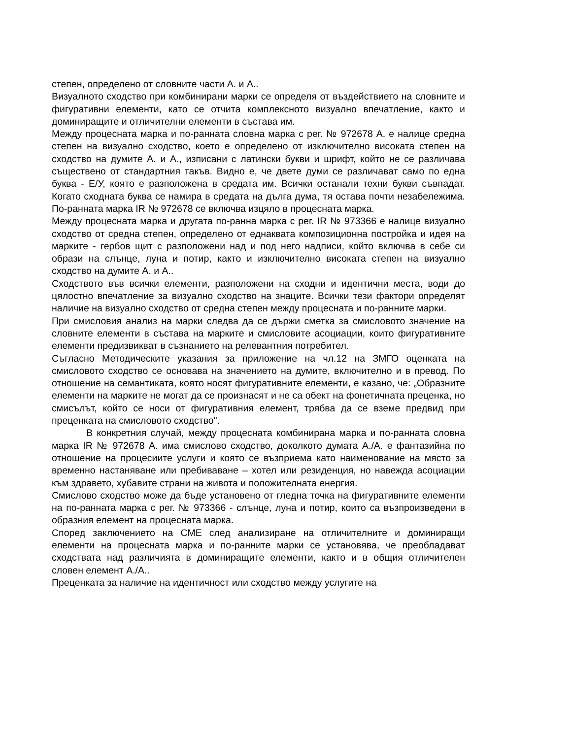степен, определено от словните части А. и А..
Визуалното сходство при комбинирани марки се определя от въздействието на словните и фигуративни елементи, като се отчита комплексното визуално впечатление, както и доминиращите и отличителни елементи в състава им.
Между процесната марка и по-ранната словна марка с рег. № 972678 А. е налице средна степен на визуално сходство, което е определено от изключително високата степен на сходство на думите А. и А., изписани с латински букви и шрифт, който не се различава съществено от стандартния такъв. Видно е, че двете думи се различават само по една буква - Е/У, която е разположена в средата им. Всички останали техни букви съвпадат. Когато сходната буква се намира в средата на дълга дума, тя остава почти незабележима. По-ранната марка IR № 972678 се включва изцяло в процесната марка.
Между процесната марка и другата по-ранна марка с рег. IR № 973366 е налице визуално сходство от средна степен, определено от еднаквата композиционна постройка и идея на марките - гербов щит с разположени над и под него надписи, който включва в себе си образи на слънце, луна и потир, както и изключително високата степен на визуално сходство на думите А. и А..
Сходството във всички елементи, разположени на сходни и идентични места, води до цялостно впечатление за визуално сходство на знаците. Всички тези фактори определят наличие на визуално сходство от средна степен между процесната и по-ранните марки.
При смисловия анализ на марки следва да се държи сметка за смисловото значение на словните елементи в състава на марките и смисловите асоциации, които фигуративните елементи предизвикват в съзнанието на релевантния потребител.
Съгласно Методическите указания за приложение на чл.12 на ЗМГО оценката на смисловото сходство се основава на значението на думите, включително и в превод. По отношение на семантиката, която носят фигуративните елементи, е казано, че: „Образните елементи на марките не могат да се произнасят и не са обект на фонетичната преценка, но смисълът, който се носи от фигуративния елемент, трябва да се вземе предвид при преценката на смисловото сходство".
В конкретния случай, между процесната комбинирана марка и по-ранната словна марка IR № 972678 А. има смислово сходство, доколкото думата А./А. е фантазийна по отношение на процесиите услуги и която се възприема като наименование на място за временно настаняване или пребиваване – хотел или резиденция, но навежда асоциации към здравето, хубавите страни на живота и положителната енергия.
Смислово сходство може да бъде установено от гледна точка на фигуративните елементи на по-ранната марка с рег. № 973366 - слънце, луна и потир, които са възпроизведени в образния елемент на процесната марка.
Според заключението на СМЕ след анализиране на отличителните и доминиращи елементи на процесната марка и по-ранните марки се установява, че преобладават сходствата над различията в доминиращите елементи, както и в общия отличителен словен елемент А./А..
Преценката за наличие на идентичност или сходство между услугите на